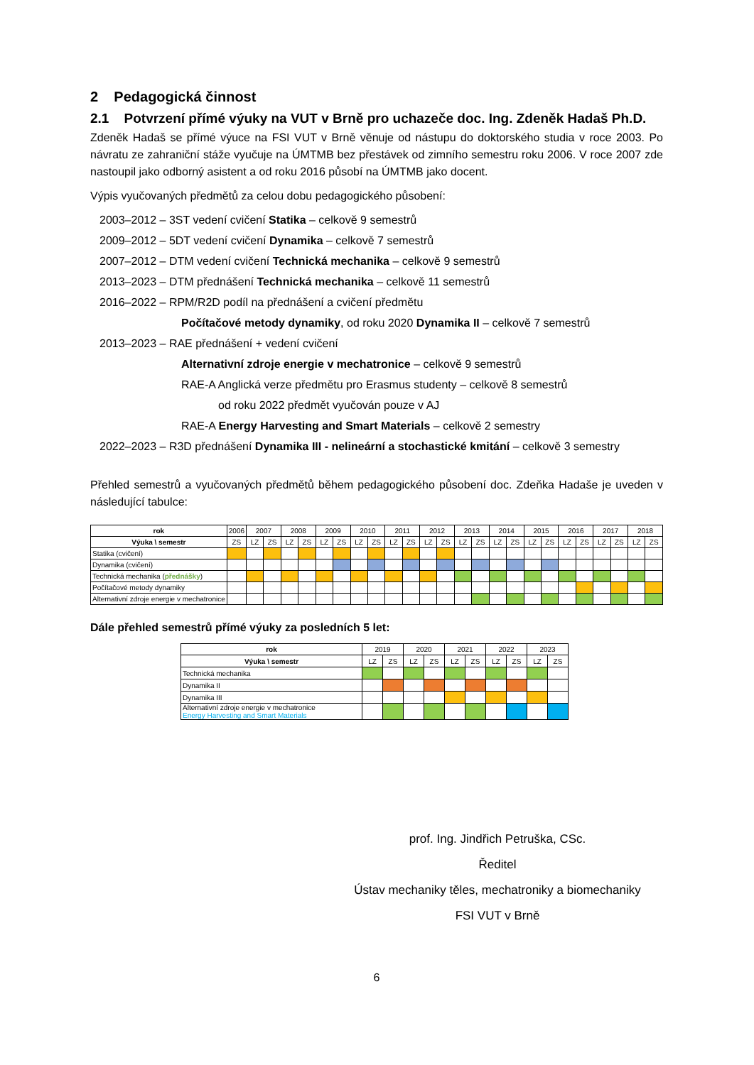2 Pedagogická činnost
2.1 Potvrzení přímé výuky na VUT v Brně pro uchazeče doc. Ing. Zdeněk Hadaš Ph.D.
Zdeněk Hadaš se přímé výuce na FSI VUT v Brně věnuje od nástupu do doktorského studia v roce 2003. Po návratu ze zahraniční stáže vyučuje na ÚMTMB bez přestávek od zimního semestru roku 2006. V roce 2007 zde nastoupil jako odborný asistent a od roku 2016 působí na ÚMTMB jako docent.
Výpis vyučovaných předmětů za celou dobu pedagogického působení:
2003–2012 – 3ST vedení cvičení Statika – celkově 9 semestrů
2009–2012 – 5DT vedení cvičení Dynamika – celkově 7 semestrů
2007–2012 – DTM vedení cvičení Technická mechanika – celkově 9 semestrů
2013–2023 – DTM přednášení Technická mechanika – celkově 11 semestrů
2016–2022 – RPM/R2D podíl na přednášení a cvičení předmětu
Počítačové metody dynamiky, od roku 2020 Dynamika II – celkově 7 semestrů
2013–2023 – RAE přednášení + vedení cvičení
Alternativní zdroje energie v mechatronice – celkově 9 semestrů
RAE-A Anglická verze předmětu pro Erasmus studenty – celkově 8 semestrů
od roku 2022 předmět vyučován pouze v AJ
RAE-A Energy Harvesting and Smart Materials – celkově 2 semestry
2022–2023 – R3D přednášení Dynamika III - nelineární a stochastické kmitání – celkově 3 semestry
Přehled semestrů a vyučovaných předmětů během pedagogického působení doc. Zdeňka Hadaše je uveden v následující tabulce:
| rok | 2006 | 2007 | | 2008 | | 2009 | | 2010 | | 2011 | | 2012 | | 2013 | | 2014 | | 2015 | | 2016 | | 2017 | | 2018 | |
| --- | --- | --- | --- | --- | --- | --- | --- | --- | --- | --- | --- | --- | --- | --- | --- | --- | --- | --- | --- | --- | --- | --- | --- | --- | --- |
| Výuka \ semestr | ZS | LZ | ZS | LZ | ZS | LZ | ZS | LZ | ZS | LZ | ZS | LZ | ZS | LZ | ZS | LZ | ZS | LZ | ZS | LZ | ZS | LZ | ZS | LZ | ZS |
| Statika (cvičení) | | | | | | | | | | | | | | | | | | | | | | | | | |
| Dynamika (cvičení) | | | | | | | | | | | | | | | | | | | | | | | | | |
| Technická mechanika ( přednášky ) | | | | | | | | | | | | | | | | | | | | | | | | | |
| Počítačové metody dynamiky | | | | | | | | | | | | | | | | | | | | | | | | | |
| Alternativní zdroje energie v mechatronice | | | | | | | | | | | | | | | | | | | | | | | | | |
Dále přehled semestrů přímé výuky za posledních 5 let:
| rok | 2019 | | 2020 | | 2021 | | 2022 | | 2023 | |
| --- | --- | --- | --- | --- | --- | --- | --- | --- | --- | --- |
| Výuka \ semestr | LZ | ZS | LZ | ZS | LZ | ZS | LZ | ZS | LZ | ZS |
| Technická mechanika | | | | | | | | | | |
| Dynamika II | | | | | | | | | | |
| Dynamika III | | | | | | | | | | |
| Alternativní zdroje energie v mechatronice Energy Harvesting and Smart Materials | | | | | | | | | | |
prof. Ing. Jindřich Petruška, CSc.
Ředitel
Ústav mechaniky těles, mechatroniky a biomechaniky
FSI VUT v Brně
6